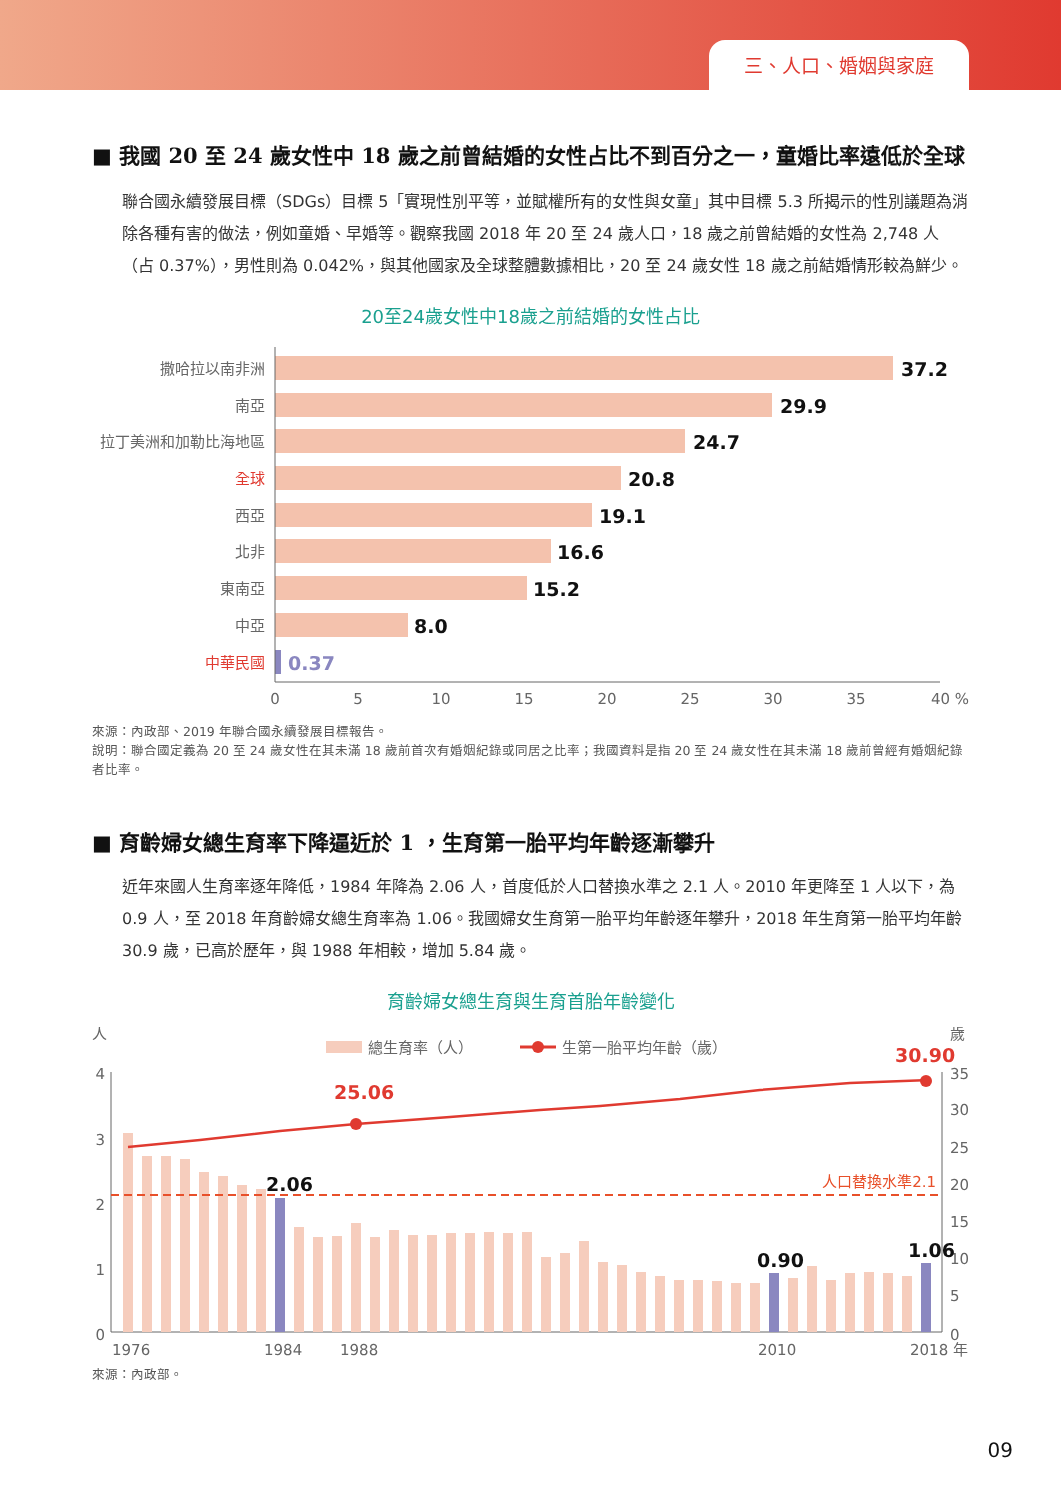三、人口、婚姻與家庭
■ 我國 20 至 24 歲女性中 18 歲之前曾結婚的女性占比不到百分之一，童婚比率遠低於全球
聯合國永續發展目標（SDGs）目標 5「實現性別平等，並賦權所有的女性與女童」其中目標 5.3 所揭示的性別議題為消除各種有害的做法，例如童婚、早婚等。觀察我國 2018 年 20 至 24 歲人口，18 歲之前曾結婚的女性為 2,748 人（占 0.37%），男性則為 0.042%，與其他國家及全球整體數據相比，20 至 24 歲女性 18 歲之前結婚情形較為鮮少。
20至24歲女性中18歲之前結婚的女性占比
撒哈拉以南非洲
南亞
拉丁美洲和加勒比海地區
全球
西亞
北非
東南亞
中亞
中華民國
37.2
29.9
24.7
20.8
19.1
16.6
15.2
8.0
0.37
0
5
10
15
20
25
30
35
40 %
來源：內政部、2019 年聯合國永續發展目標報告。
說明：聯合國定義為 20 至 24 歲女性在其未滿 18 歲前首次有婚姻紀錄或同居之比率；我國資料是指 20 至 24 歲女性在其未滿 18 歲前曾經有婚姻紀錄者比率。
■ 育齡婦女總生育率下降逼近於 1 ，生育第一胎平均年齡逐漸攀升
近年來國人生育率逐年降低，1984 年降為 2.06 人，首度低於人口替換水準之 2.1 人。2010 年更降至 1 人以下，為 0.9 人，至 2018 年育齡婦女總生育率為 1.06。我國婦女生育第一胎平均年齡逐年攀升，2018 年生育第一胎平均年齡 30.9 歲，已高於歷年，與 1988 年相較，增加 5.84 歲。
育齡婦女總生育與生育首胎年齡變化
人
歲
總生育率（人）
生第一胎平均年齡（歲）
4
3
2
1
0
35
30
25
20
15
10
5
0
人口替換水準2.1
25.06
30.90
2.06
0.90
1.06
1976
1984
1988
2010
2018 年
來源：內政部。
09